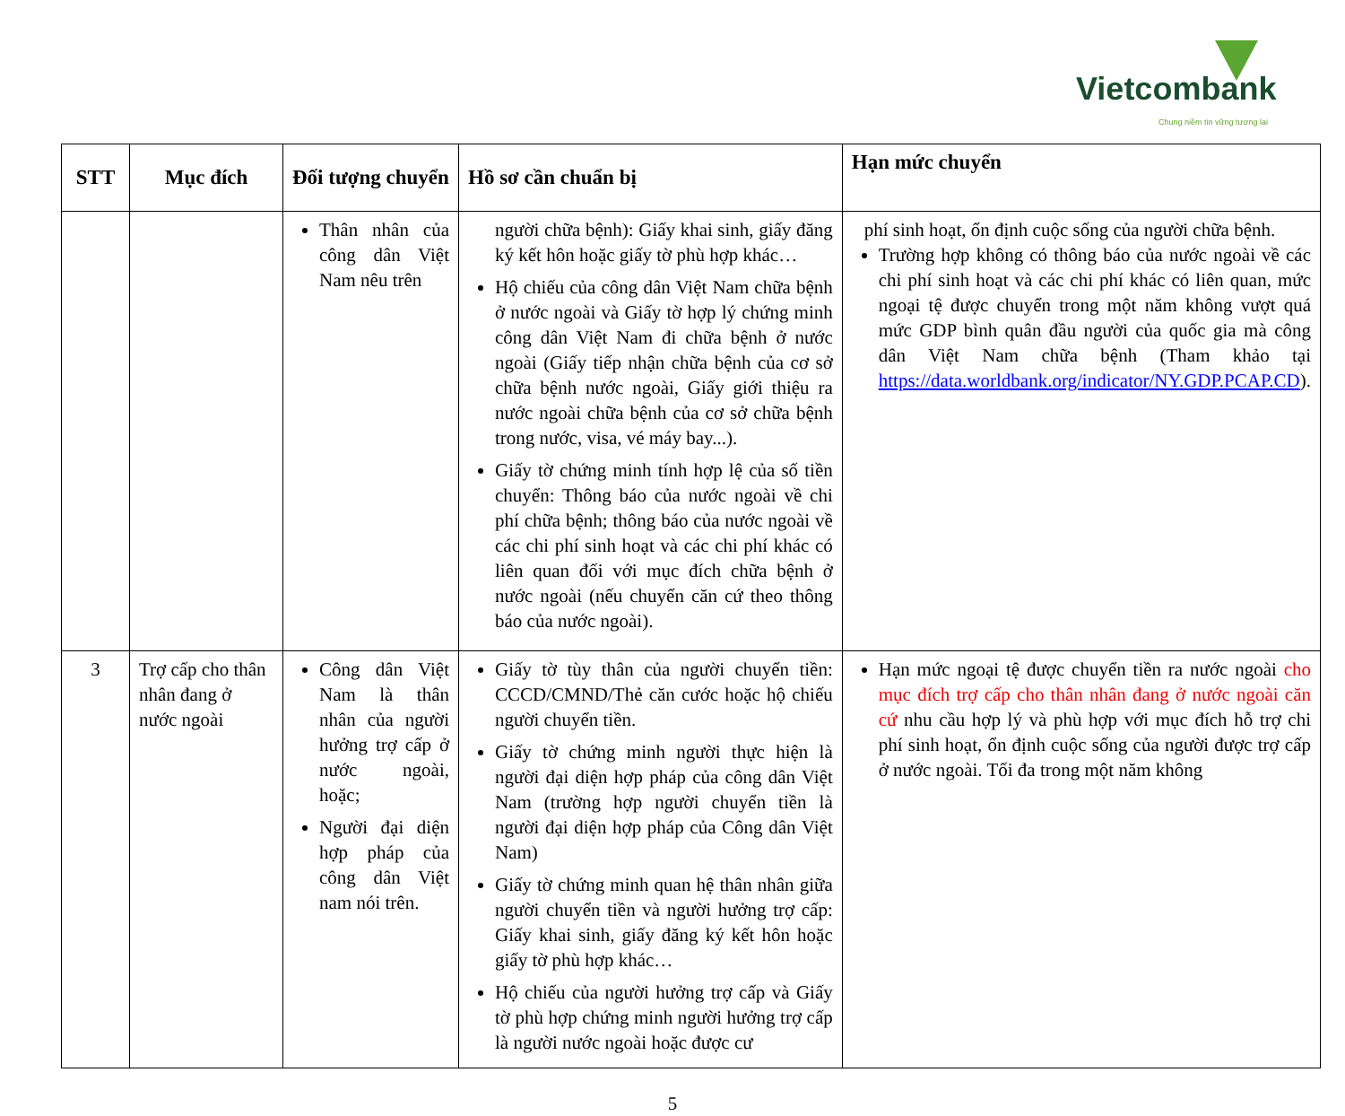Vietcombank Chung niềm tin vững tương lai
| STT | Mục đích | Đối tượng chuyển | Hồ sơ cần chuẩn bị | Hạn mức chuyển |
| --- | --- | --- | --- | --- |
| | | Thân nhân của công dân Việt Nam nêu trên | người chữa bệnh): Giấy khai sinh, giấy đăng ký kết hôn hoặc giấy tờ phù hợp khác… Hộ chiếu của công dân Việt Nam chữa bệnh ở nước ngoài và Giấy tờ hợp lý chứng minh công dân Việt Nam đi chữa bệnh ở nước ngoài (Giấy tiếp nhận chữa bệnh của cơ sở chữa bệnh nước ngoài, Giấy giới thiệu ra nước ngoài chữa bệnh của cơ sở chữa bệnh trong nước, visa, vé máy bay...). Giấy tờ chứng minh tính hợp lệ của số tiền chuyển: Thông báo của nước ngoài về chi phí chữa bệnh; thông báo của nước ngoài về các chi phí sinh hoạt và các chi phí khác có liên quan đối với mục đích chữa bệnh ở nước ngoài (nếu chuyển căn cứ theo thông báo của nước ngoài). | phí sinh hoạt, ổn định cuộc sống của người chữa bệnh. Trường hợp không có thông báo của nước ngoài về các chi phí sinh hoạt và các chi phí khác có liên quan, mức ngoại tệ được chuyển trong một năm không vượt quá mức GDP bình quân đầu người của quốc gia mà công dân Việt Nam chữa bệnh (Tham khảo tại https://data.worldbank.org/indicator/NY.GDP.PCAP.CD ). |
| 3 | Trợ cấp cho thân nhân đang ở nước ngoài | Công dân Việt Nam là thân nhân của người hưởng trợ cấp ở nước ngoài, hoặc; Người đại diện hợp pháp của công dân Việt nam nói trên. | Giấy tờ tùy thân của người chuyển tiền: CCCD/CMND/Thẻ căn cước hoặc hộ chiếu người chuyển tiền. Giấy tờ chứng minh người thực hiện là người đại diện hợp pháp của công dân Việt Nam (trường hợp người chuyển tiền là người đại diện hợp pháp của Công dân Việt Nam) Giấy tờ chứng minh quan hệ thân nhân giữa người chuyển tiền và người hưởng trợ cấp: Giấy khai sinh, giấy đăng ký kết hôn hoặc giấy tờ phù hợp khác… Hộ chiếu của người hưởng trợ cấp và Giấy tờ phù hợp chứng minh người hưởng trợ cấp là người nước ngoài hoặc được cư | Hạn mức ngoại tệ được chuyển tiền ra nước ngoài cho mục đích trợ cấp cho thân nhân đang ở nước ngoài căn cứ nhu cầu hợp lý và phù hợp với mục đích hỗ trợ chi phí sinh hoạt, ổn định cuộc sống của người được trợ cấp ở nước ngoài. Tối đa trong một năm không |
5